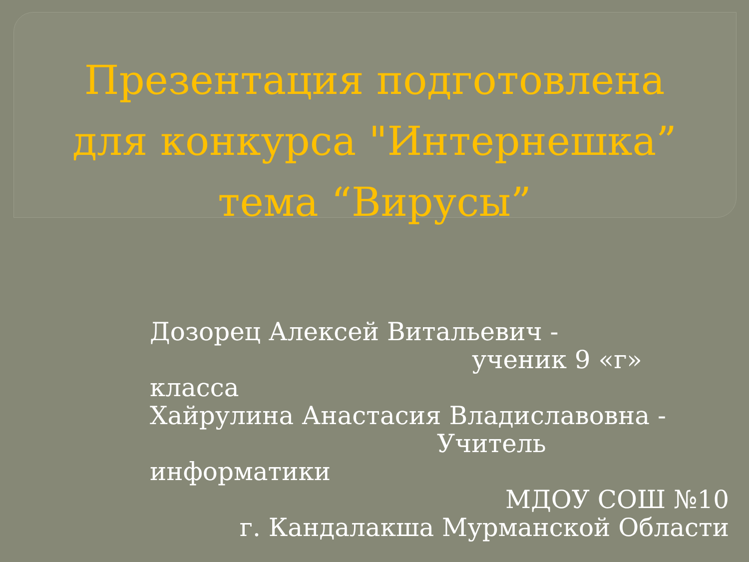Презентация подготовлена
для конкурса "Интернешка”
тема “Вирусы”
Дозорец Алексей Витальевич -
ученик 9 «г»
класса
Хайрулина Анастасия Владиславовна -
Учитель
информатики
МДОУ СОШ №10
г. Кандалакша Мурманской Области